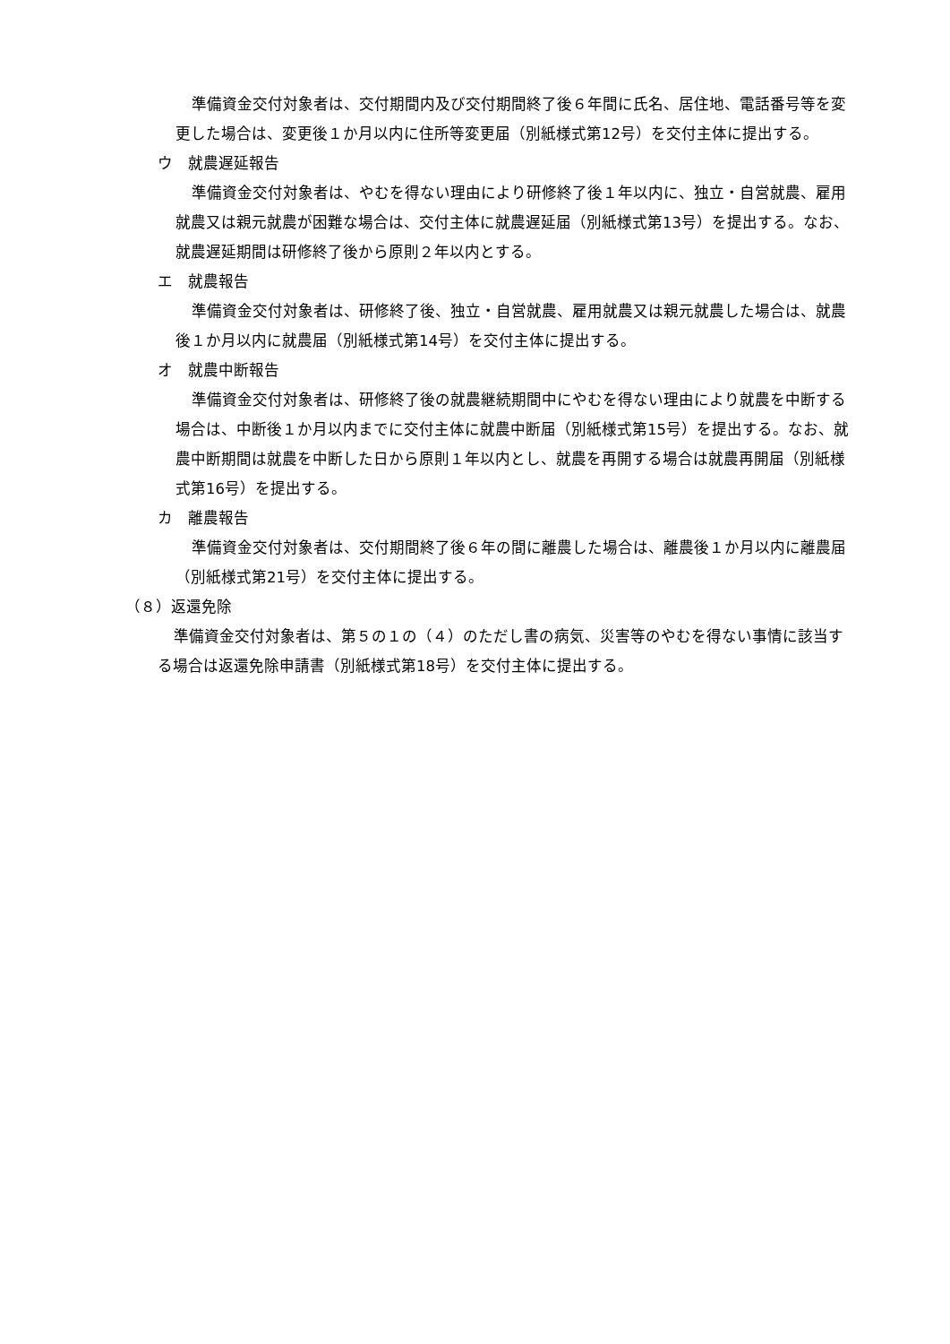準備資金交付対象者は、交付期間内及び交付期間終了後６年間に氏名、居住地、電話番号等を変更した場合は、変更後１か月以内に住所等変更届（別紙様式第12号）を交付主体に提出する。
ウ　就農遅延報告
準備資金交付対象者は、やむを得ない理由により研修終了後１年以内に、独立・自営就農、雇用就農又は親元就農が困難な場合は、交付主体に就農遅延届（別紙様式第13号）を提出する。なお、就農遅延期間は研修終了後から原則２年以内とする。
エ　就農報告
準備資金交付対象者は、研修終了後、独立・自営就農、雇用就農又は親元就農した場合は、就農後１か月以内に就農届（別紙様式第14号）を交付主体に提出する。
オ　就農中断報告
準備資金交付対象者は、研修終了後の就農継続期間中にやむを得ない理由により就農を中断する場合は、中断後１か月以内までに交付主体に就農中断届（別紙様式第15号）を提出する。なお、就農中断期間は就農を中断した日から原則１年以内とし、就農を再開する場合は就農再開届（別紙様式第16号）を提出する。
カ　離農報告
準備資金交付対象者は、交付期間終了後６年の間に離農した場合は、離農後１か月以内に離農届（別紙様式第21号）を交付主体に提出する。
（８）返還免除
準備資金交付対象者は、第５の１の（４）のただし書の病気、災害等のやむを得ない事情に該当する場合は返還免除申請書（別紙様式第18号）を交付主体に提出する。